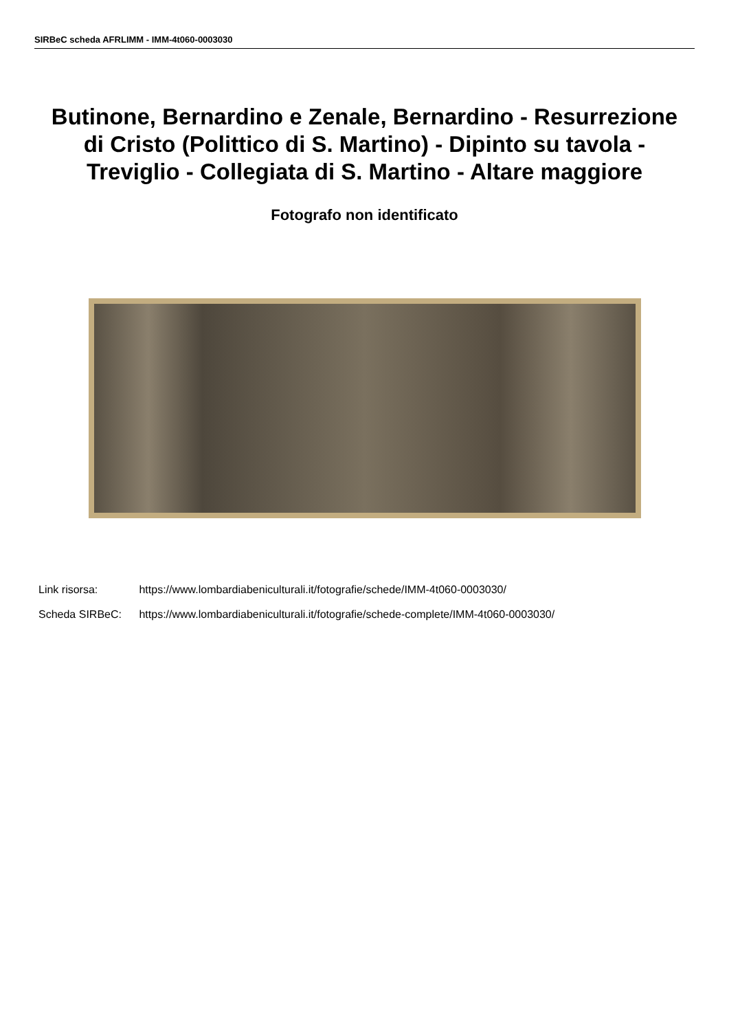SIRBeC scheda AFRLIMM - IMM-4t060-0003030
Butinone, Bernardino e Zenale, Bernardino - Resurrezione di Cristo (Polittico di S. Martino) - Dipinto su tavola - Treviglio - Collegiata di S. Martino - Altare maggiore
Fotografo non identificato
Link risorsa: https://www.lombardiabeniculturali.it/fotografie/schede/IMM-4t060-0003030/
Scheda SIRBeC: https://www.lombardiabeniculturali.it/fotografie/schede-complete/IMM-4t060-0003030/